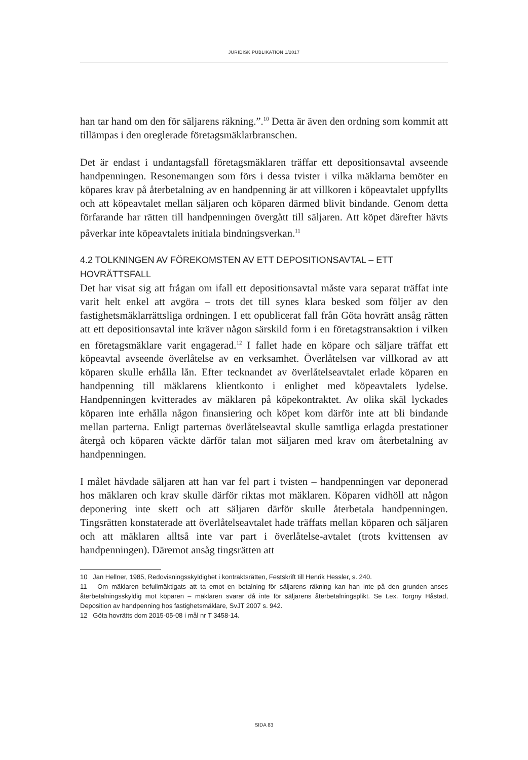JURIDISK PUBLIKATION 1/2017
han tar hand om den för säljarens räkning.”.<sup>10</sup> Detta är även den ordning som kommit att tillämpas i den oreglerade företagsmäklarbranschen.
Det är endast i undantagsfall företagsmäklaren träffar ett depositionsavtal avseende handpenningen. Resonemangen som förs i dessa tvister i vilka mäklarna bemöter en köpares krav på återbetalning av en handpenning är att villkoren i köpeavtalet uppfyllts och att köpeavtalet mellan säljaren och köparen därmed blivit bindande. Genom detta förfarande har rätten till handpenningen övergått till säljaren. Att köpet därefter hävts påverkar inte köpeavtalets initiala bindningsverkan.<sup>11</sup>
4.2 TOLKNINGEN AV FÖREKOMSTEN AV ETT DEPOSITIONSAVTAL – ETT HOVRÄTTSFALL
Det har visat sig att frågan om ifall ett depositionsavtal måste vara separat träffat inte varit helt enkel att avgöra – trots det till synes klara besked som följer av den fastighetsmäklarrättsliga ordningen. I ett opublicerat fall från Göta hovrätt ansåg rätten att ett depositionsavtal inte kräver någon särskild form i en företagstransaktion i vilken en företagsmäklare varit engagerad.<sup>12</sup> I fallet hade en köpare och säljare träffat ett köpeavtal avseende överlåtelse av en verksamhet. Överlåtelsen var villkorad av att köparen skulle erhålla lån. Efter tecknandet av överlåtelseavtalet erlade köparen en handpenning till mäklarens klientkonto i enlighet med köpeavtalets lydelse. Handpenningen kvitterades av mäklaren på köpekontraktet. Av olika skäl lyckades köparen inte erhålla någon finansiering och köpet kom därför inte att bli bindande mellan parterna. Enligt parternas överlåtelseavtal skulle samtliga erlagda prestationer återgå och köparen väckte därför talan mot säljaren med krav om återbetalning av handpenningen.
I målet hävdade säljaren att han var fel part i tvisten – handpenningen var deponerad hos mäklaren och krav skulle därför riktas mot mäklaren. Köparen vidhöll att någon deponering inte skett och att säljaren därför skulle återbetala handpenningen. Tingsrätten konstaterade att överlåtelseavtalet hade träffats mellan köparen och säljaren och att mäklaren alltså inte var part i överlåtelse-avtalet (trots kvittensen av handpenningen). Däremot ansåg tingsrätten att
10 Jan Hellner, 1985, Redovisningsskyldighet i kontraktsrätten, Festskrift till Henrik Hessler, s. 240.
11 Om mäklaren befullmäktigats att ta emot en betalning för säljarens räkning kan han inte på den grunden anses återbetalningsskyldig mot köparen – mäklaren svarar då inte för säljarens återbetalningsplikt. Se t.ex. Torgny Håstad, Deposition av handpenning hos fastighetsmäklare, SvJT 2007 s. 942.
12 Göta hovrätts dom 2015-05-08 i mål nr T 3458-14.
SIDA 83